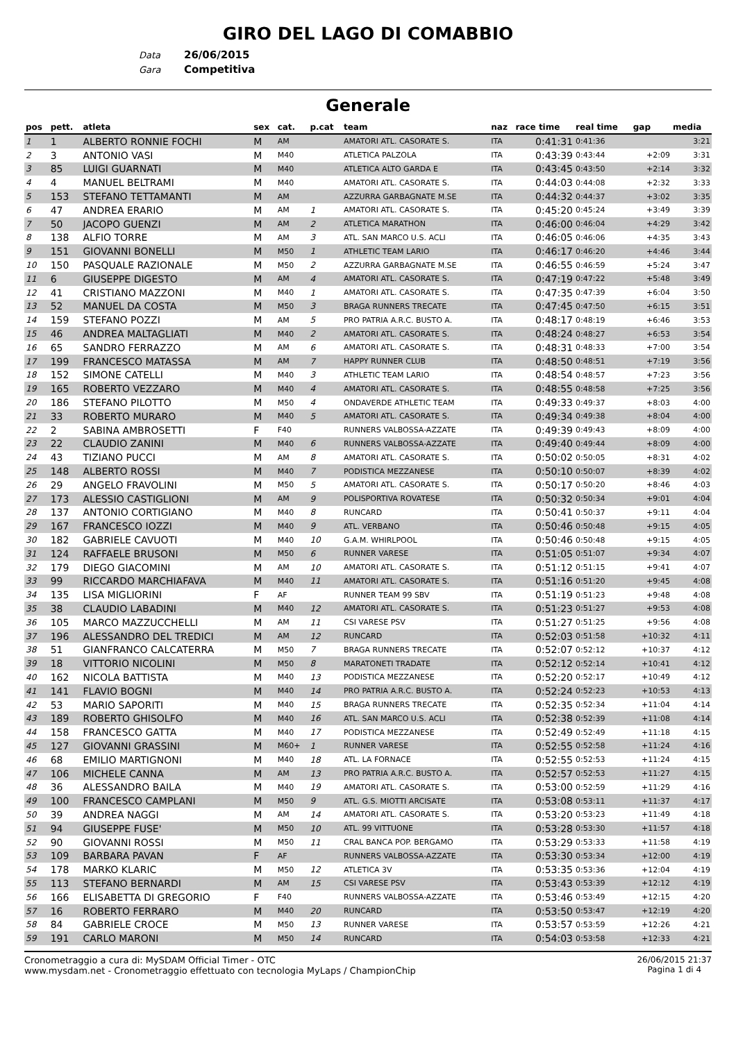GIRO DEL LAGO DI COMABBIO
Data 26/06/2015
Gara Competitiva
Generale
| pos | pett. | atleta | sex | cat. | p.cat | team | naz | race time | real time | gap | media |
| --- | --- | --- | --- | --- | --- | --- | --- | --- | --- | --- | --- |
| 1 | 1 | ALBERTO RONNIE FOCHI | M | AM | | AMATORI ATL. CASORATE S. | ITA | 0:41:31 | 0:41:36 | | 3:21 |
| 2 | 3 | ANTONIO VASI | M | M40 | | ATLETICA PALZOLA | ITA | 0:43:39 | 0:43:44 | +2:09 | 3:31 |
| 3 | 85 | LUIGI GUARNATI | M | M40 | | ATLETICA ALTO GARDA E | ITA | 0:43:45 | 0:43:50 | +2:14 | 3:32 |
| 4 | 4 | MANUEL BELTRAMI | M | M40 | | AMATORI ATL. CASORATE S. | ITA | 0:44:03 | 0:44:08 | +2:32 | 3:33 |
| 5 | 153 | STEFANO TETTAMANTI | M | AM | | AZZURRA GARBAGNATE M.SE | ITA | 0:44:32 | 0:44:37 | +3:02 | 3:35 |
| 6 | 47 | ANDREA ERARIO | M | AM | 1 | AMATORI ATL. CASORATE S. | ITA | 0:45:20 | 0:45:24 | +3:49 | 3:39 |
| 7 | 50 | JACOPO GUENZI | M | AM | 2 | ATLETICA MARATHON | ITA | 0:46:00 | 0:46:04 | +4:29 | 3:42 |
| 8 | 138 | ALFIO TORRE | M | AM | 3 | ATL. SAN MARCO U.S. ACLI | ITA | 0:46:05 | 0:46:06 | +4:35 | 3:43 |
| 9 | 151 | GIOVANNI BONELLI | M | M50 | 1 | ATHLETIC TEAM LARIO | ITA | 0:46:17 | 0:46:20 | +4:46 | 3:44 |
| 10 | 150 | PASQUALE RAZIONALE | M | M50 | 2 | AZZURRA GARBAGNATE M.SE | ITA | 0:46:55 | 0:46:59 | +5:24 | 3:47 |
| 11 | 6 | GIUSEPPE DIGESTO | M | AM | 4 | AMATORI ATL. CASORATE S. | ITA | 0:47:19 | 0:47:22 | +5:48 | 3:49 |
| 12 | 41 | CRISTIANO MAZZONI | M | M40 | 1 | AMATORI ATL. CASORATE S. | ITA | 0:47:35 | 0:47:39 | +6:04 | 3:50 |
| 13 | 52 | MANUEL DA COSTA | M | M50 | 3 | BRAGA RUNNERS TRECATE | ITA | 0:47:45 | 0:47:50 | +6:15 | 3:51 |
| 14 | 159 | STEFANO POZZI | M | AM | 5 | PRO PATRIA A.R.C. BUSTO A. | ITA | 0:48:17 | 0:48:19 | +6:46 | 3:53 |
| 15 | 46 | ANDREA MALTAGLIATI | M | M40 | 2 | AMATORI ATL. CASORATE S. | ITA | 0:48:24 | 0:48:27 | +6:53 | 3:54 |
| 16 | 65 | SANDRO FERRAZZO | M | AM | 6 | AMATORI ATL. CASORATE S. | ITA | 0:48:31 | 0:48:33 | +7:00 | 3:54 |
| 17 | 199 | FRANCESCO MATASSA | M | AM | 7 | HAPPY RUNNER CLUB | ITA | 0:48:50 | 0:48:51 | +7:19 | 3:56 |
| 18 | 152 | SIMONE CATELLI | M | M40 | 3 | ATHLETIC TEAM LARIO | ITA | 0:48:54 | 0:48:57 | +7:23 | 3:56 |
| 19 | 165 | ROBERTO VEZZARO | M | M40 | 4 | AMATORI ATL. CASORATE S. | ITA | 0:48:55 | 0:48:58 | +7:25 | 3:56 |
| 20 | 186 | STEFANO PILOTTO | M | M50 | 4 | ONDAVERDE ATHLETIC TEAM | ITA | 0:49:33 | 0:49:37 | +8:03 | 4:00 |
| 21 | 33 | ROBERTO MURARO | M | M40 | 5 | AMATORI ATL. CASORATE S. | ITA | 0:49:34 | 0:49:38 | +8:04 | 4:00 |
| 22 | 2 | SABINA AMBROSETTI | F | F40 | | RUNNERS VALBOSSA-AZZATE | ITA | 0:49:39 | 0:49:43 | +8:09 | 4:00 |
| 23 | 22 | CLAUDIO ZANINI | M | M40 | 6 | RUNNERS VALBOSSA-AZZATE | ITA | 0:49:40 | 0:49:44 | +8:09 | 4:00 |
| 24 | 43 | TIZIANO PUCCI | M | AM | 8 | AMATORI ATL. CASORATE S. | ITA | 0:50:02 | 0:50:05 | +8:31 | 4:02 |
| 25 | 148 | ALBERTO ROSSI | M | M40 | 7 | PODISTICA MEZZANESE | ITA | 0:50:10 | 0:50:07 | +8:39 | 4:02 |
| 26 | 29 | ANGELO FRAVOLINI | M | M50 | 5 | AMATORI ATL. CASORATE S. | ITA | 0:50:17 | 0:50:20 | +8:46 | 4:03 |
| 27 | 173 | ALESSIO CASTIGLIONI | M | AM | 9 | POLISPORTIVA ROVATESE | ITA | 0:50:32 | 0:50:34 | +9:01 | 4:04 |
| 28 | 137 | ANTONIO CORTIGIANO | M | M40 | 8 | RUNCARD | ITA | 0:50:41 | 0:50:37 | +9:11 | 4:04 |
| 29 | 167 | FRANCESCO IOZZI | M | M40 | 9 | ATL. VERBANO | ITA | 0:50:46 | 0:50:48 | +9:15 | 4:05 |
| 30 | 182 | GABRIELE CAVUOTI | M | M40 | 10 | G.A.M. WHIRLPOOL | ITA | 0:50:46 | 0:50:48 | +9:15 | 4:05 |
| 31 | 124 | RAFFAELE BRUSONI | M | M50 | 6 | RUNNER VARESE | ITA | 0:51:05 | 0:51:07 | +9:34 | 4:07 |
| 32 | 179 | DIEGO GIACOMINI | M | AM | 10 | AMATORI ATL. CASORATE S. | ITA | 0:51:12 | 0:51:15 | +9:41 | 4:07 |
| 33 | 99 | RICCARDO MARCHIAFAVA | M | M40 | 11 | AMATORI ATL. CASORATE S. | ITA | 0:51:16 | 0:51:20 | +9:45 | 4:08 |
| 34 | 135 | LISA MIGLIORINI | F | AF | | RUNNER TEAM 99 SBV | ITA | 0:51:19 | 0:51:23 | +9:48 | 4:08 |
| 35 | 38 | CLAUDIO LABADINI | M | M40 | 12 | AMATORI ATL. CASORATE S. | ITA | 0:51:23 | 0:51:27 | +9:53 | 4:08 |
| 36 | 105 | MARCO MAZZUCCHELLI | M | AM | 11 | CSI VARESE PSV | ITA | 0:51:27 | 0:51:25 | +9:56 | 4:08 |
| 37 | 196 | ALESSANDRO DEL TREDICI | M | AM | 12 | RUNCARD | ITA | 0:52:03 | 0:51:58 | +10:32 | 4:11 |
| 38 | 51 | GIANFRANCO CALCATERRA | M | M50 | 7 | BRAGA RUNNERS TRECATE | ITA | 0:52:07 | 0:52:12 | +10:37 | 4:12 |
| 39 | 18 | VITTORIO NICOLINI | M | M50 | 8 | MARATONETI TRADATE | ITA | 0:52:12 | 0:52:14 | +10:41 | 4:12 |
| 40 | 162 | NICOLA BATTISTA | M | M40 | 13 | PODISTICA MEZZANESE | ITA | 0:52:20 | 0:52:17 | +10:49 | 4:12 |
| 41 | 141 | FLAVIO BOGNI | M | M40 | 14 | PRO PATRIA A.R.C. BUSTO A. | ITA | 0:52:24 | 0:52:23 | +10:53 | 4:13 |
| 42 | 53 | MARIO SAPORITI | M | M40 | 15 | BRAGA RUNNERS TRECATE | ITA | 0:52:35 | 0:52:34 | +11:04 | 4:14 |
| 43 | 189 | ROBERTO GHISOLFO | M | M40 | 16 | ATL. SAN MARCO U.S. ACLI | ITA | 0:52:38 | 0:52:39 | +11:08 | 4:14 |
| 44 | 158 | FRANCESCO GATTA | M | M40 | 17 | PODISTICA MEZZANESE | ITA | 0:52:49 | 0:52:49 | +11:18 | 4:15 |
| 45 | 127 | GIOVANNI GRASSINI | M | M60+ | 1 | RUNNER VARESE | ITA | 0:52:55 | 0:52:58 | +11:24 | 4:16 |
| 46 | 68 | EMILIO MARTIGNONI | M | M40 | 18 | ATL. LA FORNACE | ITA | 0:52:55 | 0:52:53 | +11:24 | 4:15 |
| 47 | 106 | MICHELE CANNA | M | AM | 13 | PRO PATRIA A.R.C. BUSTO A. | ITA | 0:52:57 | 0:52:53 | +11:27 | 4:15 |
| 48 | 36 | ALESSANDRO BAILA | M | M40 | 19 | AMATORI ATL. CASORATE S. | ITA | 0:53:00 | 0:52:59 | +11:29 | 4:16 |
| 49 | 100 | FRANCESCO CAMPLANI | M | M50 | 9 | ATL. G.S. MIOTTI ARCISATE | ITA | 0:53:08 | 0:53:11 | +11:37 | 4:17 |
| 50 | 39 | ANDREA NAGGI | M | AM | 14 | AMATORI ATL. CASORATE S. | ITA | 0:53:20 | 0:53:23 | +11:49 | 4:18 |
| 51 | 94 | GIUSEPPE FUSE' | M | M50 | 10 | ATL. 99 VITTUONE | ITA | 0:53:28 | 0:53:30 | +11:57 | 4:18 |
| 52 | 90 | GIOVANNI ROSSI | M | M50 | 11 | CRAL BANCA POP. BERGAMO | ITA | 0:53:29 | 0:53:33 | +11:58 | 4:19 |
| 53 | 109 | BARBARA PAVAN | F | AF | | RUNNERS VALBOSSA-AZZATE | ITA | 0:53:30 | 0:53:34 | +12:00 | 4:19 |
| 54 | 178 | MARKO KLARIC | M | M50 | 12 | ATLETICA 3V | ITA | 0:53:35 | 0:53:36 | +12:04 | 4:19 |
| 55 | 113 | STEFANO BERNARDI | M | AM | 15 | CSI VARESE PSV | ITA | 0:53:43 | 0:53:39 | +12:12 | 4:19 |
| 56 | 166 | ELISABETTA DI GREGORIO | F | F40 | | RUNNERS VALBOSSA-AZZATE | ITA | 0:53:46 | 0:53:49 | +12:15 | 4:20 |
| 57 | 16 | ROBERTO FERRARO | M | M40 | 20 | RUNCARD | ITA | 0:53:50 | 0:53:47 | +12:19 | 4:20 |
| 58 | 84 | GABRIELE CROCE | M | M50 | 13 | RUNNER VARESE | ITA | 0:53:57 | 0:53:59 | +12:26 | 4:21 |
| 59 | 191 | CARLO MARONI | M | M50 | 14 | RUNCARD | ITA | 0:54:03 | 0:53:58 | +12:33 | 4:21 |
Cronometraggio a cura di: MySDAM Official Timer - OTC
www.mysdam.net - Cronometraggio effettuato con tecnologia MyLaps / ChampionChip
26/06/2015 21:37
Pagina 1 di 4